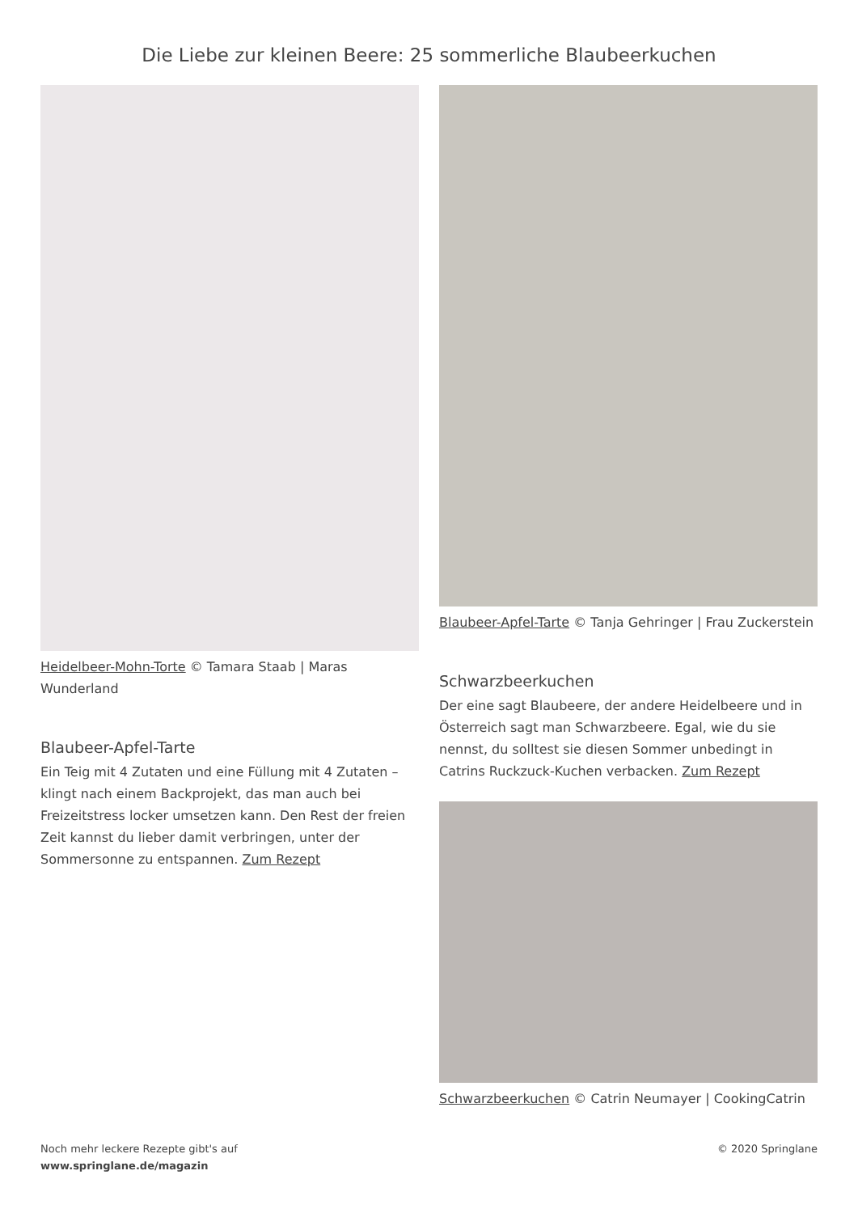Die Liebe zur kleinen Beere: 25 sommerliche Blaubeerkuchen
Heidelbeer-Mohn-Torte © Tamara Staab | Maras Wunderland
Blaubeer-Apfel-Tarte
Ein Teig mit 4 Zutaten und eine Füllung mit 4 Zutaten – klingt nach einem Backprojekt, das man auch bei Freizeitstress locker umsetzen kann. Den Rest der freien Zeit kannst du lieber damit verbringen, unter der Sommersonne zu entspannen. Zum Rezept
Blaubeer-Apfel-Tarte © Tanja Gehringer | Frau Zuckerstein
Schwarzbeerkuchen
Der eine sagt Blaubeere, der andere Heidelbeere und in Österreich sagt man Schwarzbeere. Egal, wie du sie nennst, du solltest sie diesen Sommer unbedingt in Catrins Ruckzuck-Kuchen verbacken. Zum Rezept
Schwarzbeerkuchen © Catrin Neumayer | CookingCatrin
Noch mehr leckere Rezepte gibt's auf
www.springlane.de/magazin
© 2020 Springlane